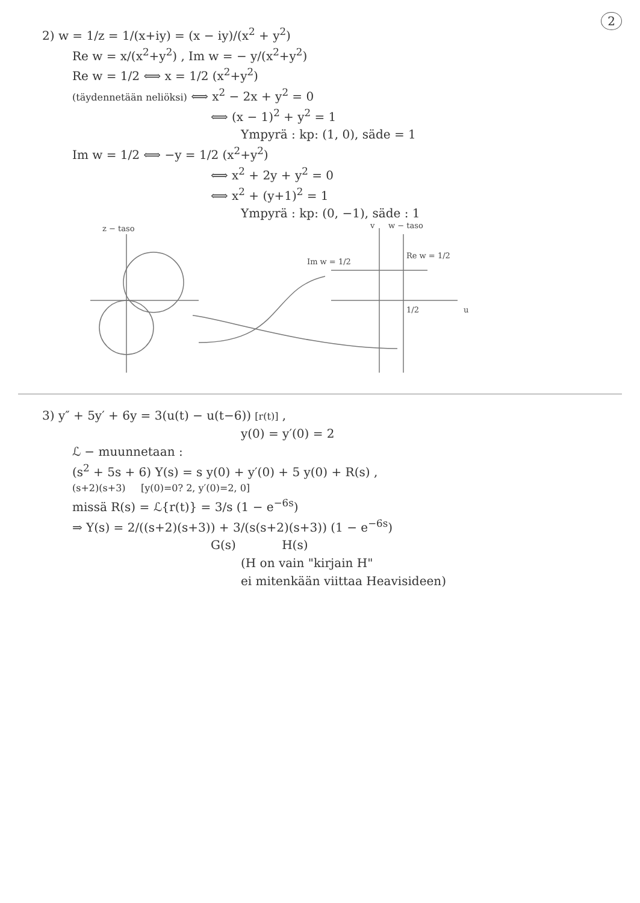2
2) w = 1/z = 1/(x+iy) = (x − iy)/(x<sup>2</sup> + y<sup>2</sup>)
Re w = x/(x<sup>2</sup>+y<sup>2</sup>) , Im w = − y/(x<sup>2</sup>+y<sup>2</sup>)
Re w = 1/2 ⟺ x = 1/2 (x<sup>2</sup>+y<sup>2</sup>)
(täydennetään neliöksi) ⟺ x<sup>2</sup> − 2x + y<sup>2</sup> = 0
⟺ (x − 1)<sup>2</sup> + y<sup>2</sup> = 1
Ympyrä : kp: (1, 0), säde = 1
Im w = 1/2 ⟺ −y = 1/2 (x<sup>2</sup>+y<sup>2</sup>)
⟺ x<sup>2</sup> + 2y + y<sup>2</sup> = 0
⟺ x<sup>2</sup> + (y+1)<sup>2</sup> = 1
Ympyrä : kp: (0, −1), säde : 1
z − taso
w − taso
v
Im w = 1/2
Re w = 1/2
1/2
u
3) y″ + 5y′ + 6y = 3(u(t) − u(t−6)) [r(t)] ,
y(0) = y′(0) = 2
ℒ − muunnetaan :
(s<sup>2</sup> + 5s + 6) Y(s) = s y(0) + y′(0) + 5 y(0) + R(s) ,
(s+2)(s+3) [y(0)=0? 2, y′(0)=2, 0]
missä R(s) = ℒ{r(t)} = 3/s (1 − e<sup>−6s</sup>)
⇒ Y(s) = 2/((s+2)(s+3)) + 3/(s(s+2)(s+3)) (1 − e<sup>−6s</sup>)
G(s) H(s)
(H on vain "kirjain H"
ei mitenkään viittaa Heavisideen)